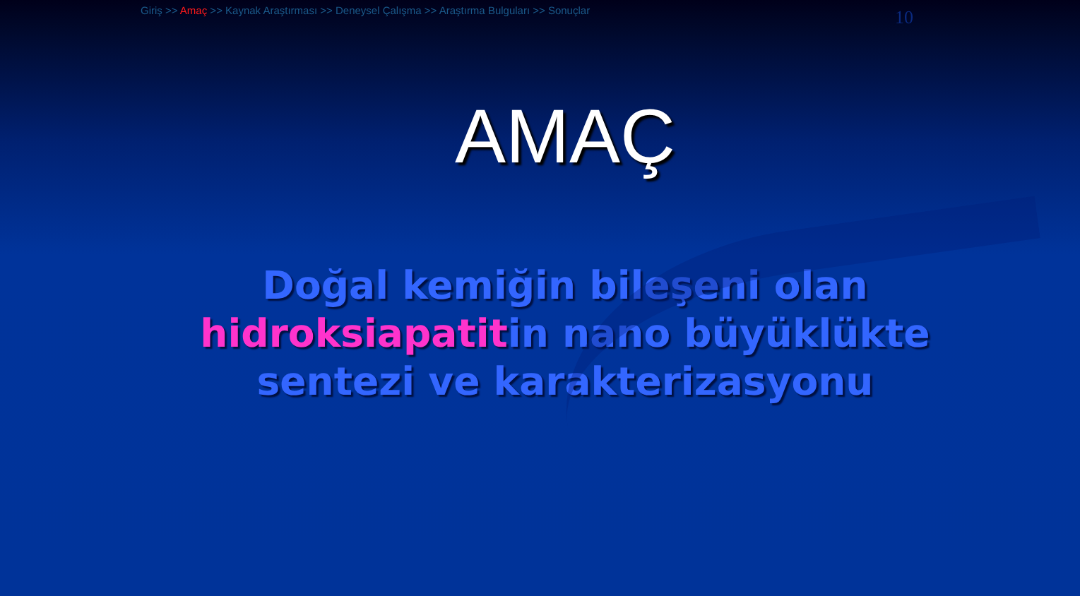Giriş >> Amaç >> Kaynak Araştırması >> Deneysel Çalışma >> Araştırma Bulguları >> Sonuçlar
10
AMAÇ
Doğal kemiğin bileşeni olan
hidroksiapatitin nano büyüklükte
sentezi ve karakterizasyonu